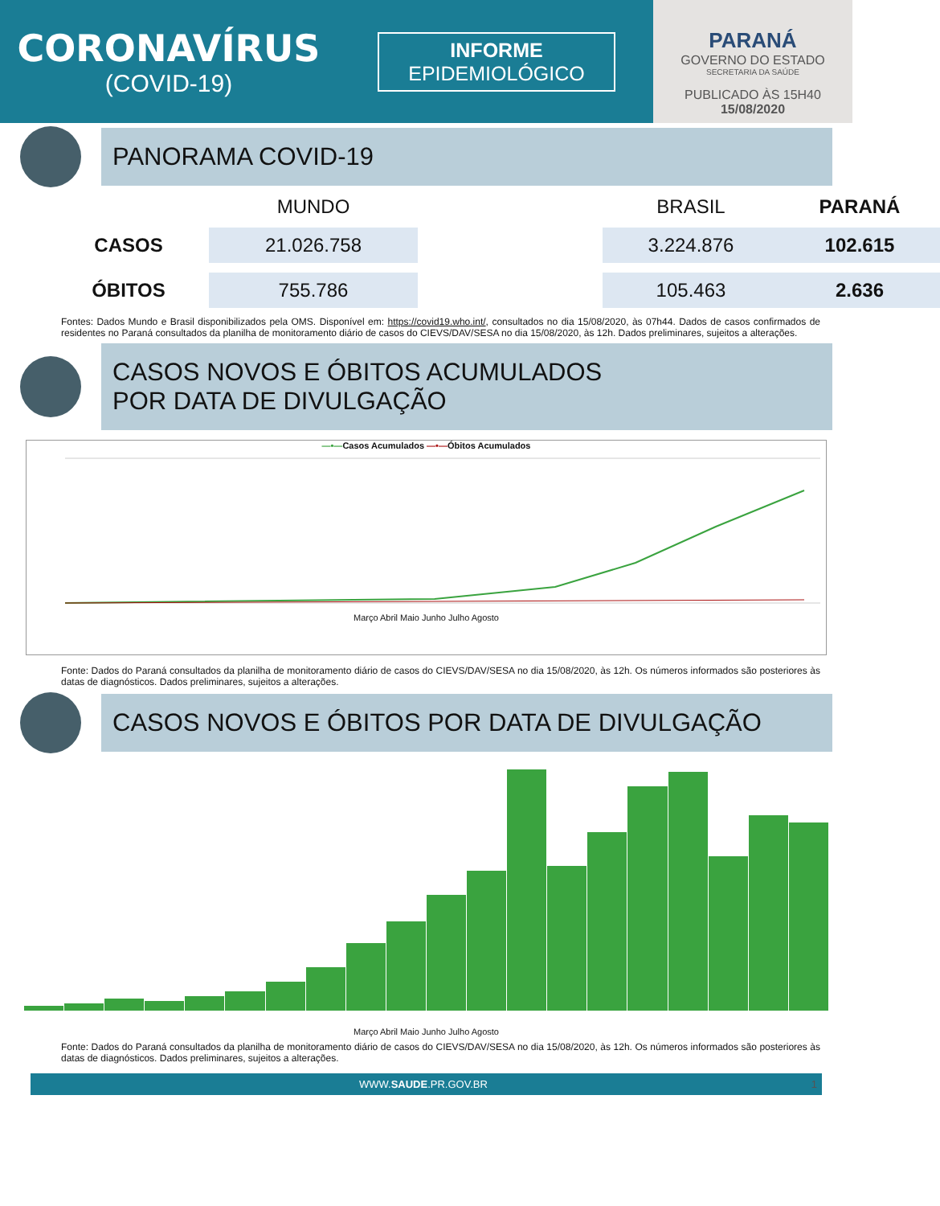CORONAVÍRUS
(COVID-19)
INFORME
EPIDEMIOLÓGICO
PARANÁ
GOVERNO DO ESTADO
SECRETARIA DA SAÚDE
PUBLICADO ÀS 15H40
15/08/2020
PANORAMA COVID-19
MUNDO
BRASIL
PARANÁ
CASOS
21.026.758
3.224.876
102.615
ÓBITOS
755.786
105.463
2.636
Fontes: Dados Mundo e Brasil disponibilizados pela OMS. Disponível em: https://covid19.who.int/, consultados no dia 15/08/2020, às 07h44. Dados de casos confirmados de residentes no Paraná consultados da planilha de monitoramento diário de casos do CIEVS/DAV/SESA no dia 15/08/2020, às 12h. Dados preliminares, sujeitos a alterações.
CASOS NOVOS E ÓBITOS ACUMULADOS
POR DATA DE DIVULGAÇÃO
—•—Casos Acumulados —•—Óbitos Acumulados
Março Abril Maio Junho Julho Agosto
Fonte: Dados do Paraná consultados da planilha de monitoramento diário de casos do CIEVS/DAV/SESA no dia 15/08/2020, às 12h. Os números informados são posteriores às datas de diagnósticos. Dados preliminares, sujeitos a alterações.
CASOS NOVOS E ÓBITOS POR DATA DE DIVULGAÇÃO
Março Abril Maio Junho Julho Agosto
Fonte: Dados do Paraná consultados da planilha de monitoramento diário de casos do CIEVS/DAV/SESA no dia 15/08/2020, às 12h. Os números informados são posteriores às datas de diagnósticos. Dados preliminares, sujeitos a alterações.
WWW.SAUDE.PR.GOV.BR 1